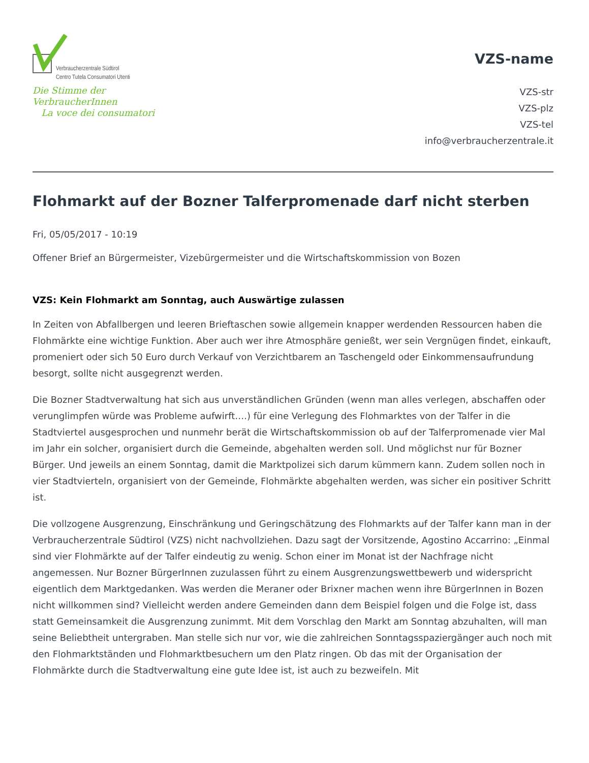Verbraucherzentrale Südtirol
Centro Tutela Consumatori Utenti
Die Stimme der VerbraucherInnen
La voce dei consumatori
VZS-name
VZS-str
VZS-plz
VZS-tel
info@verbraucherzentrale.it
Flohmarkt auf der Bozner Talferpromenade darf nicht sterben
Fri, 05/05/2017 - 10:19
Offener Brief an Bürgermeister, Vizebürgermeister und die Wirtschaftskommission von Bozen
VZS: Kein Flohmarkt am Sonntag, auch Auswärtige zulassen
In Zeiten von Abfallbergen und leeren Brieftaschen sowie allgemein knapper werdenden Ressourcen haben die Flohmärkte eine wichtige Funktion. Aber auch wer ihre Atmosphäre genießt, wer sein Vergnügen findet, einkauft, promeniert oder sich 50 Euro durch Verkauf von Verzichtbarem an Taschengeld oder Einkommensaufrundung besorgt, sollte nicht ausgegrenzt werden.
Die Bozner Stadtverwaltung hat sich aus unverständlichen Gründen (wenn man alles verlegen, abschaffen oder verunglimpfen würde was Probleme aufwirft….) für eine Verlegung des Flohmarktes von der Talfer in die Stadtviertel ausgesprochen und nunmehr berät die Wirtschaftskommission ob auf der Talferpromenade vier Mal im Jahr ein solcher, organisiert durch die Gemeinde, abgehalten werden soll. Und möglichst nur für Bozner Bürger. Und jeweils an einem Sonntag, damit die Marktpolizei sich darum kümmern kann. Zudem sollen noch in vier Stadtvierteln, organisiert von der Gemeinde, Flohmärkte abgehalten werden, was sicher ein positiver Schritt ist.
Die vollzogene Ausgrenzung, Einschränkung und Geringschätzung des Flohmarkts auf der Talfer kann man in der Verbraucherzentrale Südtirol (VZS) nicht nachvollziehen. Dazu sagt der Vorsitzende, Agostino Accarrino: „Einmal sind vier Flohmärkte auf der Talfer eindeutig zu wenig. Schon einer im Monat ist der Nachfrage nicht angemessen. Nur Bozner BürgerInnen zuzulassen führt zu einem Ausgrenzungswettbewerb und widerspricht eigentlich dem Marktgedanken. Was werden die Meraner oder Brixner machen wenn ihre BürgerInnen in Bozen nicht willkommen sind? Vielleicht werden andere Gemeinden dann dem Beispiel folgen und die Folge ist, dass statt Gemeinsamkeit die Ausgrenzung zunimmt. Mit dem Vorschlag den Markt am Sonntag abzuhalten, will man seine Beliebtheit untergraben. Man stelle sich nur vor, wie die zahlreichen Sonntagsspaziergänger auch noch mit den Flohmarktständen und Flohmarktbesuchern um den Platz ringen. Ob das mit der Organisation der Flohmärkte durch die Stadtverwaltung eine gute Idee ist, ist auch zu bezweifeln. Mit